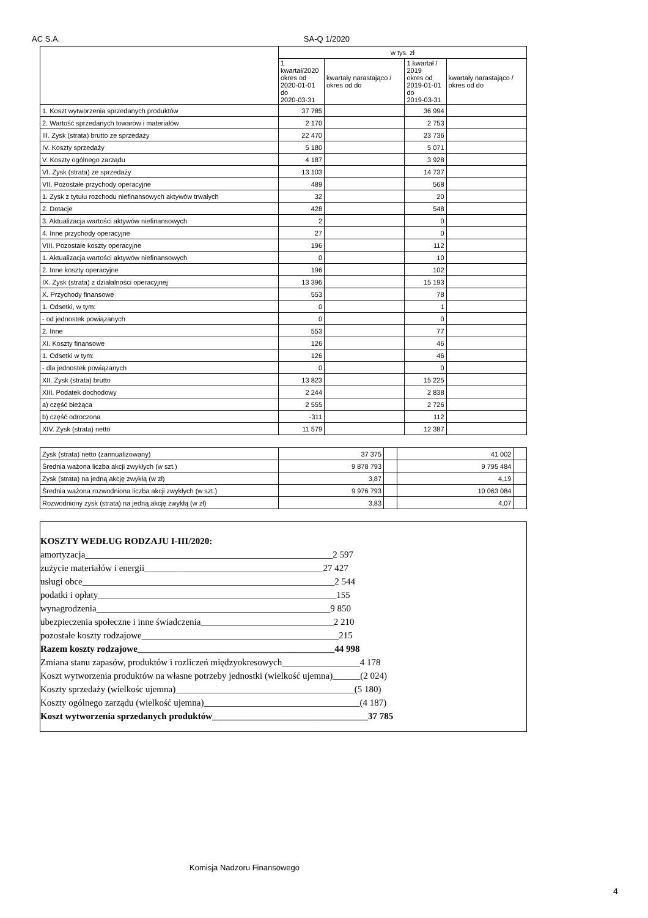AC S.A. SA-Q 1/2020
| | w tys. zł | | | |
| --- | --- | --- | --- | --- |
| | 1 kwartał/2020 okres od 2020-01-01 do 2020-03-31 | kwartały narastająco / okres od do | 1 kwartał / 2019 okres od 2019-01-01 do 2019-03-31 | kwartały narastająco / okres od do |
| 1. Koszt wytworzenia sprzedanych produktów | 37 785 | | 36 994 | |
| 2. Wartość sprzedanych towarów i materiałów | 2 170 | | 2 753 | |
| III. Zysk (strata) brutto ze sprzedaży | 22 470 | | 23 736 | |
| IV. Koszty sprzedaży | 5 180 | | 5 071 | |
| V. Koszty ogólnego zarządu | 4 187 | | 3 928 | |
| VI. Zysk (strata) ze sprzedaży | 13 103 | | 14 737 | |
| VII. Pozostałe przychody operacyjne | 489 | | 568 | |
| 1. Zysk z tytułu rozchodu niefinansowych aktywów trwałych | 32 | | 20 | |
| 2. Dotacje | 428 | | 548 | |
| 3. Aktualizacja wartości aktywów niefinansowych | 2 | | 0 | |
| 4. Inne przychody operacyjne | 27 | | 0 | |
| VIII. Pozostałe koszty operacyjne | 196 | | 112 | |
| 1. Aktualizacja wartości aktywów niefinansowych | 0 | | 10 | |
| 2. Inne koszty operacyjne | 196 | | 102 | |
| IX. Zysk (strata) z działalności operacyjnej | 13 396 | | 15 193 | |
| X. Przychody finansowe | 553 | | 78 | |
| 1. Odsetki, w tym: | 0 | | 1 | |
| - od jednostek powiązanych | 0 | | 0 | |
| 2. Inne | 553 | | 77 | |
| XI. Koszty finansowe | 126 | | 46 | |
| 1. Odsetki w tym: | 126 | | 46 | |
| - dla jednostek powiązanych | 0 | | 0 | |
| XII. Zysk (strata) brutto | 13 823 | | 15 225 | |
| XIII. Podatek dochodowy | 2 244 | | 2 838 | |
| a) część bieżąca | 2 555 | | 2 726 | |
| b) część odroczona | -311 | | 112 | |
| XIV. Zysk (strata) netto | 11 579 | | 12 387 | |
| Zysk (strata) netto (zannualizowany) | 37 375 | | 41 002 | |
| Średnia ważona liczba akcji zwykłych (w szt.) | 9 878 793 | | 9 795 484 | |
| Zysk (strata) na jedną akcję zwykłą (w zł) | 3,87 | | 4,19 | |
| Średnia ważona rozwodniona liczba akcji zwykłych (w szt.) | 9 976 793 | | 10 063 084 | |
| Rozwodniony zysk (strata) na jedną akcję zwykłą (w zł) | 3,83 | | 4,07 | |
KOSZTY WEDŁUG RODZAJU I-III/2020:
amortyzacja______________________________________________________2 597
zużycie materiałów i energii_______________________________________27 427
usługi obce_______________________________________________________2 544
podatki i opłaty____________________________________________________155
wynagrodzenia___________________________________________________9 850
ubezpieczenia społeczne i inne świadczenia_____________________________2 210
pozostałe koszty rodzajowe___________________________________________215
Razem koszty rodzajowe___________________________________________44 998
Zmiana stanu zapasów, produktów i rozliczeń międzyokresowych_________________4 178
Koszt wytworzenia produktów na własne potrzeby jednostki (wielkość ujemna)______(2 024)
Koszty sprzedaży (wielkośc ujemna)_______________________________________(5 180)
Koszty ogólnego zarządu (wielkość ujemna)__________________________________(4 187)
Koszt wytworzenia sprzedanych produktów__________________________________37 785
Komisja Nadzoru Finansowego
4